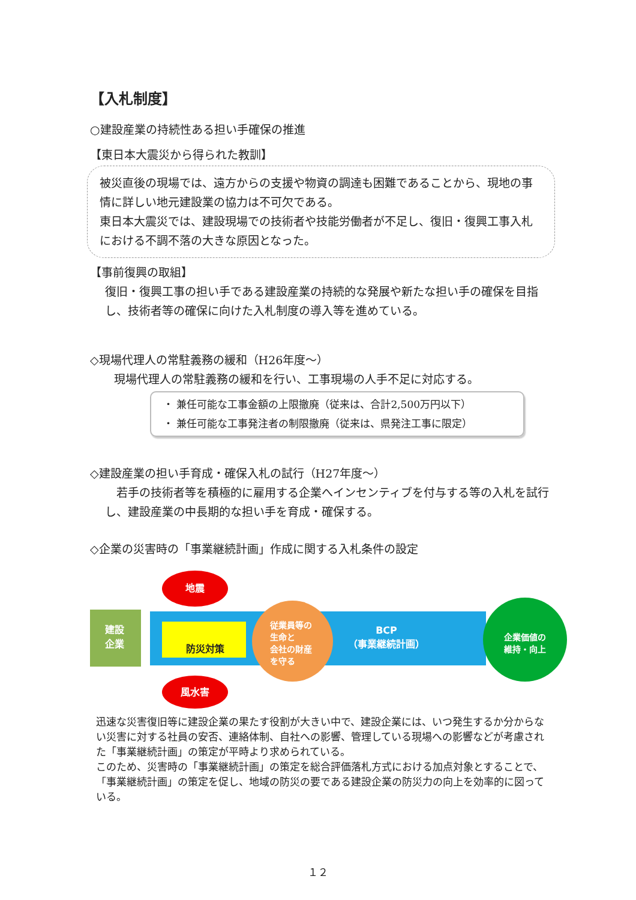【入札制度】
○建設産業の持続性ある担い手確保の推進
【東日本大震災から得られた教訓】
被災直後の現場では、遠方からの支援や物資の調達も困難であることから、現地の事情に詳しい地元建設業の協力は不可欠である。
東日本大震災では、建設現場での技術者や技能労働者が不足し、復旧・復興工事入札における不調不落の大きな原因となった。
【事前復興の取組】
復旧・復興工事の担い手である建設産業の持続的な発展や新たな担い手の確保を目指し、技術者等の確保に向けた入札制度の導入等を進めている。
◇現場代理人の常駐義務の緩和（H26年度～）
現場代理人の常駐義務の緩和を行い、工事現場の人手不足に対応する。
・ 兼任可能な工事金額の上限撤廃（従来は、合計2,500万円以下）
・ 兼任可能な工事発注者の制限撤廃（従来は、県発注工事に限定）
◇建設産業の担い手育成・確保入札の試行（H27年度～）
　若手の技術者等を積極的に雇用する企業へインセンティブを付与する等の入札を試行し、建設産業の中長期的な担い手を育成・確保する。
◇企業の災害時の「事業継続計画」作成に関する入札条件の設定
建設
企業
防災対策
地震
風水害
従業員等の
生命と
会社の財産
を守る
BCP
（事業継続計画）
企業価値の
維持・向上
迅速な災害復旧等に建設企業の果たす役割が大きい中で、建設企業には、いつ発生するか分からない災害に対する社員の安否、連絡体制、自社への影響、管理している現場への影響などが考慮された「事業継続計画」の策定が平時より求められている。
このため、災害時の「事業継続計画」の策定を総合評価落札方式における加点対象とすることで、「事業継続計画」の策定を促し、地域の防災の要である建設企業の防災力の向上を効率的に図っている。
１２